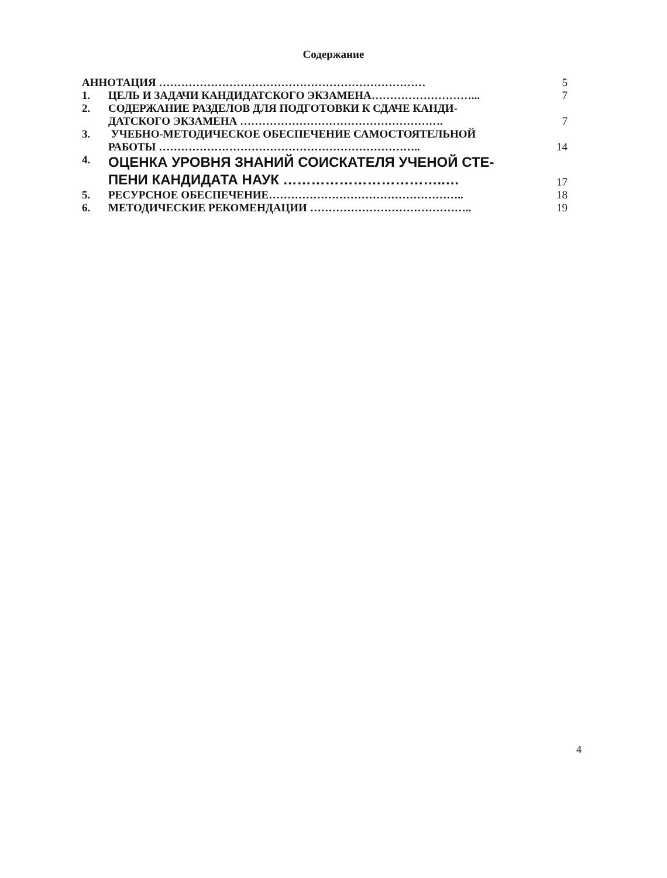Содержание
| АННОТАЦИЯ ……………………………………………………………… | | 5 |
| 1. | ЦЕЛЬ И ЗАДАЧИ КАНДИДАТСКОГО ЭКЗАМЕНА………………………... | 7 |
| 2. | СОДЕРЖАНИЕ РАЗДЕЛОВ ДЛЯ ПОДГОТОВКИ К СДАЧЕ КАНДИ- ДАТСКОГО ЭКЗАМЕНА ………………………………………………. | 7 |
| 3. | УЧЕБНО-МЕТОДИЧЕСКОЕ ОБЕСПЕЧЕНИЕ САМОСТОЯТЕЛЬНОЙ РАБОТЫ …………………………………………………………….. | 14 |
| 4. | ОЦЕНКА УРОВНЯ ЗНАНИЙ СОИСКАТЕЛЯ УЧЕНОЙ СТЕ- ПЕНИ КАНДИДАТА НАУК ……………………………..… | 17 |
| 5. | РЕСУРСНОЕ ОБЕСПЕЧЕНИЕ…………………………………………….. | 18 |
| 6. | МЕТОДИЧЕСКИЕ РЕКОМЕНДАЦИИ …………………………………….. | 19 |
4